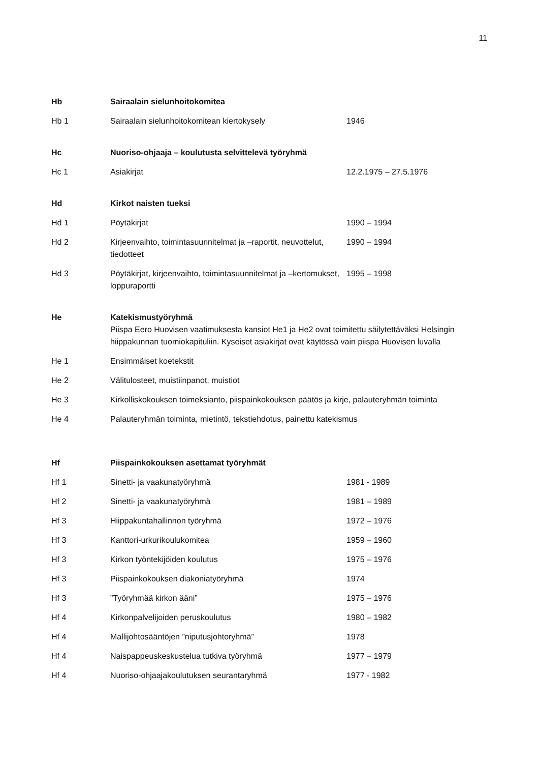11
| Hb | Sairaalain sielunhoitokomitea | |
| Hb 1 | Sairaalain sielunhoitokomitean kiertokysely | 1946 |
| Hc | Nuoriso-ohjaaja – koulutusta selvittelevä työryhmä | |
| Hc 1 | Asiakirjat | 12.2.1975 – 27.5.1976 |
| Hd | Kirkot naisten tueksi | |
| Hd 1 | Pöytäkirjat | 1990 – 1994 |
| Hd 2 | Kirjeenvaihto, toimintasuunnitelmat ja –raportit, neuvottelut, tiedotteet | 1990 – 1994 |
| Hd 3 | Pöytäkirjat, kirjeenvaihto, toimintasuunnitelmat ja –kertomukset, loppuraportti | 1995 – 1998 |
| He | Katekismustyöryhmä Piispa Eero Huovisen vaatimuksesta kansiot He1 ja He2 ovat toimitettu säilytettäväksi Helsingin hiippakunnan tuomiokapituliin. Kyseiset asiakirjat ovat käytössä vain piispa Huovisen luvalla | |
| He 1 | Ensimmäiset koetekstit | |
| He 2 | Välitulosteet, muistiinpanot, muistiot | |
| He 3 | Kirkolliskokouksen toimeksianto, piispainkokouksen päätös ja kirje, palauteryhmän toiminta | |
| He 4 | Palauteryhmän toiminta, mietintö, tekstiehdotus, painettu katekismus | |
| Hf | Piispainkokouksen asettamat työryhmät | |
| Hf 1 | Sinetti- ja vaakunatyöryhmä | 1981 - 1989 |
| Hf 2 | Sinetti- ja vaakunatyöryhmä | 1981 – 1989 |
| Hf 3 | Hiippakuntahallinnon työryhmä | 1972 – 1976 |
| Hf 3 | Kanttori-urkurikoulukomitea | 1959 – 1960 |
| Hf 3 | Kirkon työntekijöiden koulutus | 1975 – 1976 |
| Hf 3 | Piispainkokouksen diakoniatyöryhmä | 1974 |
| Hf 3 | ”Työryhmää kirkon ääni” | 1975 – 1976 |
| Hf 4 | Kirkonpalvelijoiden peruskoulutus | 1980 – 1982 |
| Hf 4 | Mallijohtosääntöjen ”niputusjohtoryhmä” | 1978 |
| Hf 4 | Naispappeuskeskustelua tutkiva työryhmä | 1977 – 1979 |
| Hf 4 | Nuoriso-ohjaajakoulutuksen seurantaryhmä | 1977 - 1982 |